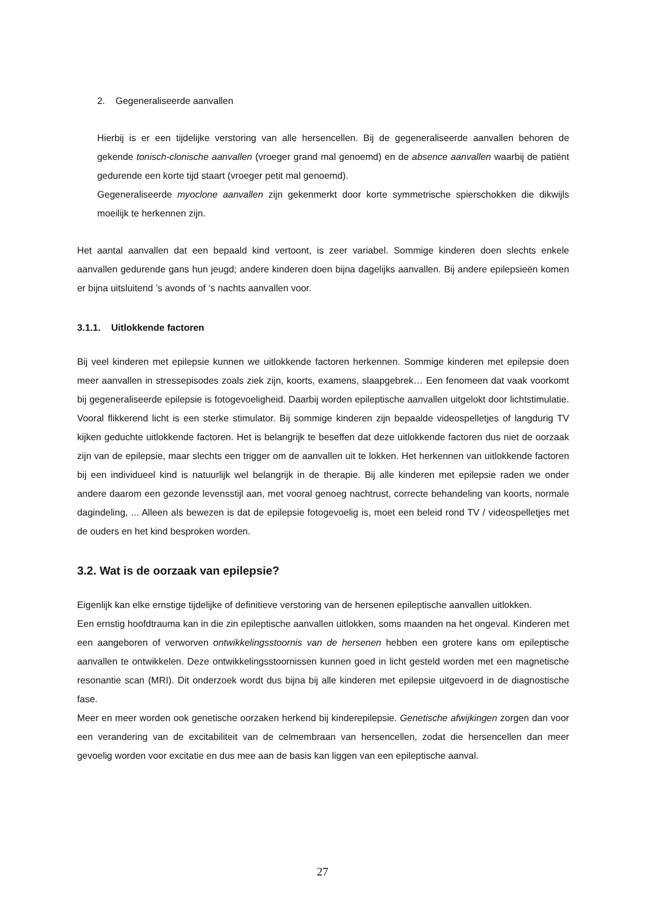2. Gegeneraliseerde aanvallen
Hierbij is er een tijdelijke verstoring van alle hersencellen. Bij de gegeneraliseerde aanvallen behoren de gekende tonisch-clonische aanvallen (vroeger grand mal genoemd) en de absence aanvallen waarbij de patiënt gedurende een korte tijd staart (vroeger petit mal genoemd).
Gegeneraliseerde myoclone aanvallen zijn gekenmerkt door korte symmetrische spierschokken die dikwijls moeilijk te herkennen zijn.
Het aantal aanvallen dat een bepaald kind vertoont, is zeer variabel. Sommige kinderen doen slechts enkele aanvallen gedurende gans hun jeugd; andere kinderen doen bijna dagelijks aanvallen. Bij andere epilepsieën komen er bijna uitsluitend ’s avonds of ‘s nachts aanvallen voor.
3.1.1. Uitlokkende factoren
Bij veel kinderen met epilepsie kunnen we uitlokkende factoren herkennen. Sommige kinderen met epilepsie doen meer aanvallen in stressepisodes zoals ziek zijn, koorts, examens, slaapgebrek… Een fenomeen dat vaak voorkomt bij gegeneraliseerde epilepsie is fotogevoeligheid. Daarbij worden epileptische aanvallen uitgelokt door lichtstimulatie. Vooral flikkerend licht is een sterke stimulator. Bij sommige kinderen zijn bepaalde videospelletjes of langdurig TV kijken geduchte uitlokkende factoren. Het is belangrijk te beseffen dat deze uitlokkende factoren dus niet de oorzaak zijn van de epilepsie, maar slechts een trigger om de aanvallen uit te lokken. Het herkennen van uitlokkende factoren bij een individueel kind is natuurlijk wel belangrijk in de therapie. Bij alle kinderen met epilepsie raden we onder andere daarom een gezonde levensstijl aan, met vooral genoeg nachtrust, correcte behandeling van koorts, normale dagindeling, ... Alleen als bewezen is dat de epilepsie fotogevoelig is, moet een beleid rond TV / videospelletjes met de ouders en het kind besproken worden.
3.2. Wat is de oorzaak van epilepsie?
Eigenlijk kan elke ernstige tijdelijke of definitieve verstoring van de hersenen epileptische aanvallen uitlokken.
Een ernstig hoofdtrauma kan in die zin epileptische aanvallen uitlokken, soms maanden na het ongeval. Kinderen met een aangeboren of verworven ontwikkelingsstoornis van de hersenen hebben een grotere kans om epileptische aanvallen te ontwikkelen. Deze ontwikkelingsstoornissen kunnen goed in licht gesteld worden met een magnetische resonantie scan (MRI). Dit onderzoek wordt dus bijna bij alle kinderen met epilepsie uitgevoerd in de diagnostische fase.
Meer en meer worden ook genetische oorzaken herkend bij kinderepilepsie. Genetische afwijkingen zorgen dan voor een verandering van de excitabiliteit van de celmembraan van hersencellen, zodat die hersencellen dan meer gevoelig worden voor excitatie en dus mee aan de basis kan liggen van een epileptische aanval.
27